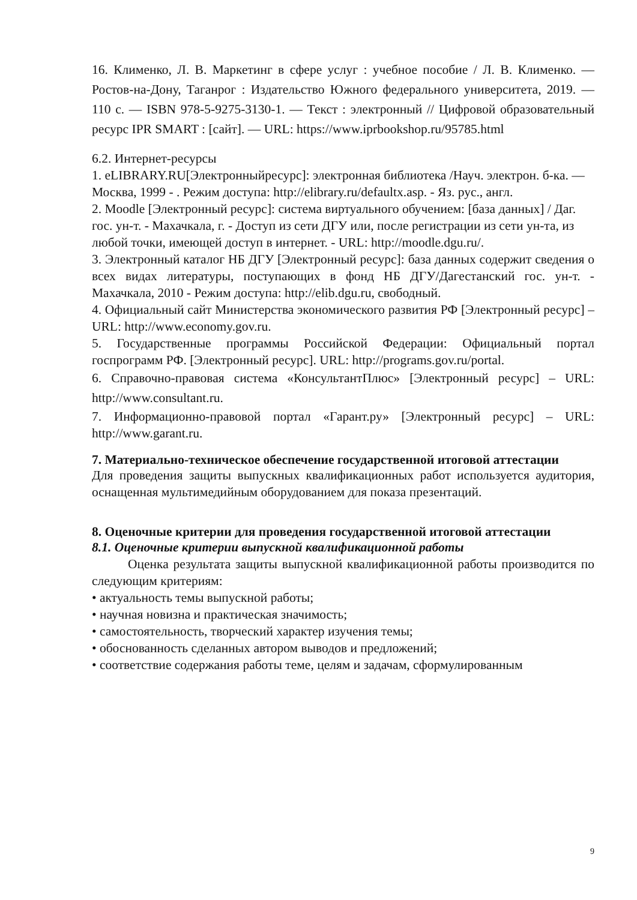16. Клименко, Л. В. Маркетинг в сфере услуг : учебное пособие / Л. В. Клименко. — Ростов-на-Дону, Таганрог : Издательство Южного федерального университета, 2019. — 110 с. — ISBN 978-5-9275-3130-1. — Текст : электронный // Цифровой образовательный ресурс IPR SMART : [сайт]. — URL: https://www.iprbookshop.ru/95785.html
6.2. Интернет-ресурсы
1. eLIBRARY.RU[Электронныйресурс]: электронная библиотека /Науч. электрон. б-ка. — Москва, 1999 - . Режим доступа: http://elibrary.ru/defaultx.asp. - Яз. рус., англ.
2. Moodle [Электронный ресурс]: система виртуального обучением: [база данных] / Даг. гос. ун-т. - Махачкала, г. - Доступ из сети ДГУ или, после регистрации из сети ун-та, из любой точки, имеющей доступ в интернет. - URL: http://moodle.dgu.ru/.
3. Электронный каталог НБ ДГУ [Электронный ресурс]: база данных содержит сведения о всех видах литературы, поступающих в фонд НБ ДГУ/Дагестанский гос. ун-т. - Махачкала, 2010 - Режим доступа: http://elib.dgu.ru, свободный.
4. Официальный сайт Министерства экономического развития РФ [Электронный ресурс] – URL: http://www.economy.gov.ru.
5. Государственные программы Российской Федерации: Официальный портал госпрограмм РФ. [Электронный ресурс]. URL: http://programs.gov.ru/portal.
6. Справочно-правовая система «КонсультантПлюс» [Электронный ресурс] – URL: http://www.consultant.ru.
7. Информационно-правовой портал «Гарант.ру» [Электронный ресурс] – URL: http://www.garant.ru.
7. Материально-техническое обеспечение государственной итоговой аттестации
Для проведения защиты выпускных квалификационных работ используется аудитория, оснащенная мультимедийным оборудованием для показа презентаций.
8. Оценочные критерии для проведения государственной итоговой аттестации
8.1. Оценочные критерии выпускной квалификационной работы
Оценка результата защиты выпускной квалификационной работы производится по следующим критериям:
• актуальность темы выпускной работы;
• научная новизна и практическая значимость;
• самостоятельность, творческий характер изучения темы;
• обоснованность сделанных автором выводов и предложений;
• соответствие содержания работы теме, целям и задачам, сформулированным
9